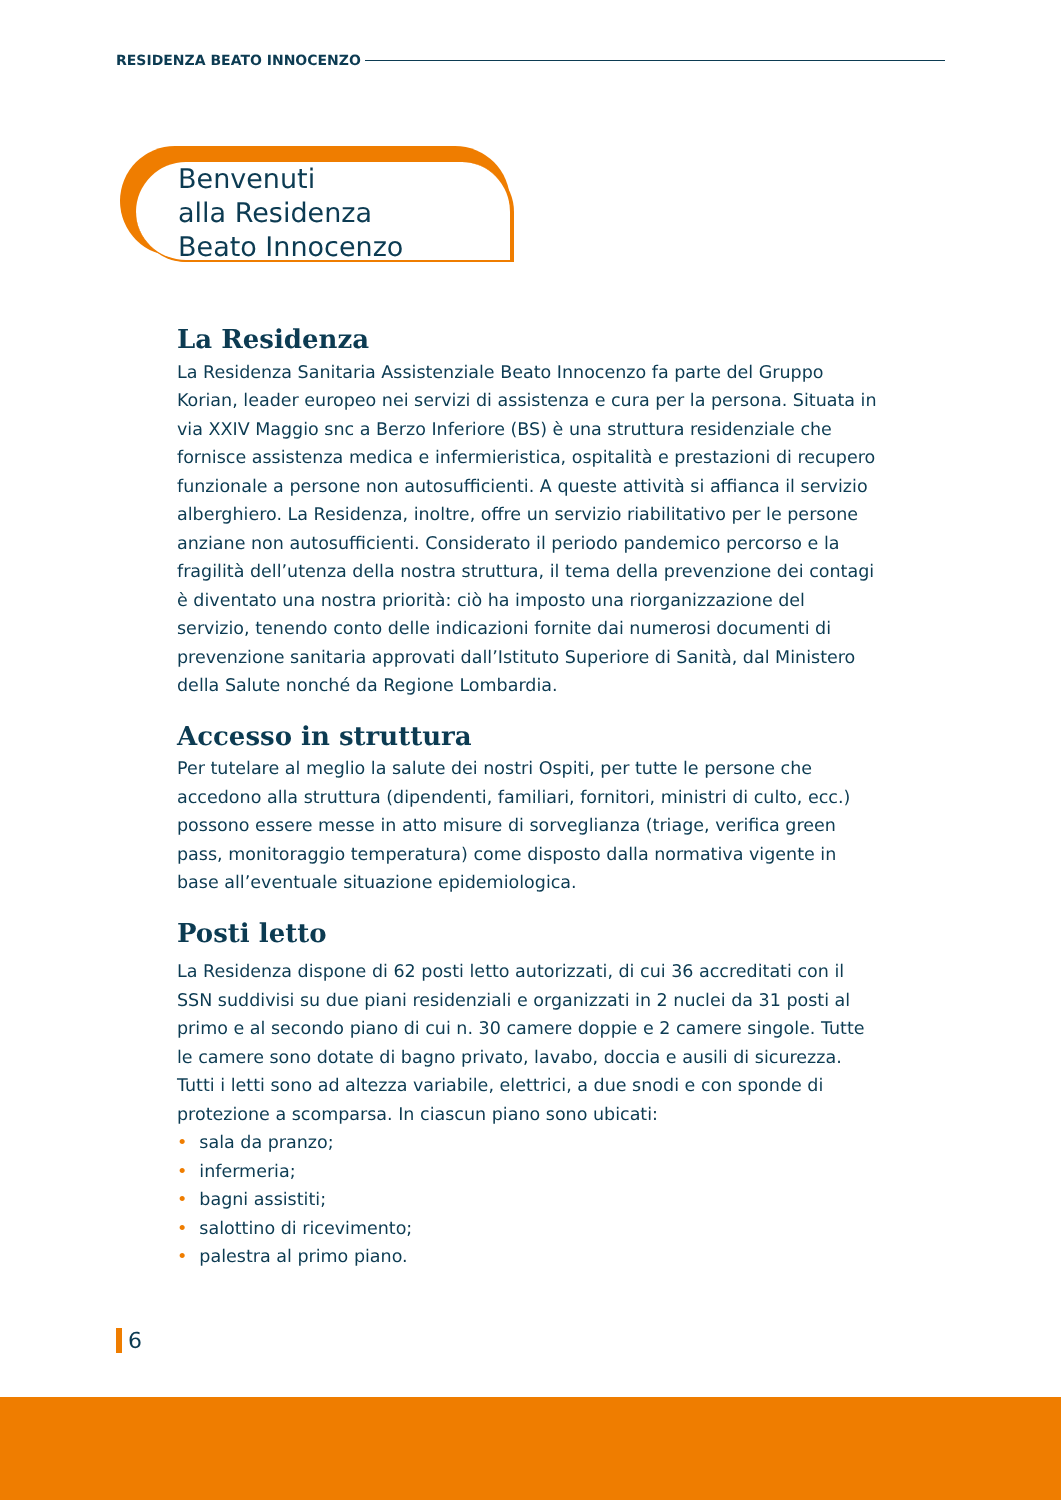RESIDENZA BEATO INNOCENZO
Benvenuti
alla Residenza
Beato Innocenzo
La Residenza
La Residenza Sanitaria Assistenziale Beato Innocenzo fa parte del Gruppo Korian, leader europeo nei servizi di assistenza e cura per la persona. Situata in via XXIV Maggio snc a Berzo Inferiore (BS) è una struttura residenziale che fornisce assistenza medica e infermieristica, ospitalità e prestazioni di recupero funzionale a persone non autosufficienti. A queste attività si affianca il servizio alberghiero. La Residenza, inoltre, offre un servizio riabilitativo per le persone anziane non autosufficienti. Considerato il periodo pandemico percorso e la fragilità dell’utenza della nostra struttura, il tema della prevenzione dei contagi è diventato una nostra priorità: ciò ha imposto una riorganizzazione del servizio, tenendo conto delle indicazioni fornite dai numerosi documenti di prevenzione sanitaria approvati dall’Istituto Superiore di Sanità, dal Ministero della Salute nonché da Regione Lombardia.
Accesso in struttura
Per tutelare al meglio la salute dei nostri Ospiti, per tutte le persone che accedono alla struttura (dipendenti, familiari, fornitori, ministri di culto, ecc.) possono essere messe in atto misure di sorveglianza (triage, verifica green pass, monitoraggio temperatura) come disposto dalla normativa vigente in base all’eventuale situazione epidemiologica.
Posti letto
La Residenza dispone di 62 posti letto autorizzati, di cui 36 accreditati con il SSN suddivisi su due piani residenziali e organizzati in 2 nuclei da 31 posti al primo e al secondo piano di cui n. 30 camere doppie e 2 camere singole. Tutte le camere sono dotate di bagno privato, lavabo, doccia e ausili di sicurezza. Tutti i letti sono ad altezza variabile, elettrici, a due snodi e con sponde di protezione a scomparsa. In ciascun piano sono ubicati:
• sala da pranzo;
• infermeria;
• bagni assistiti;
• salottino di ricevimento;
• palestra al primo piano.
6